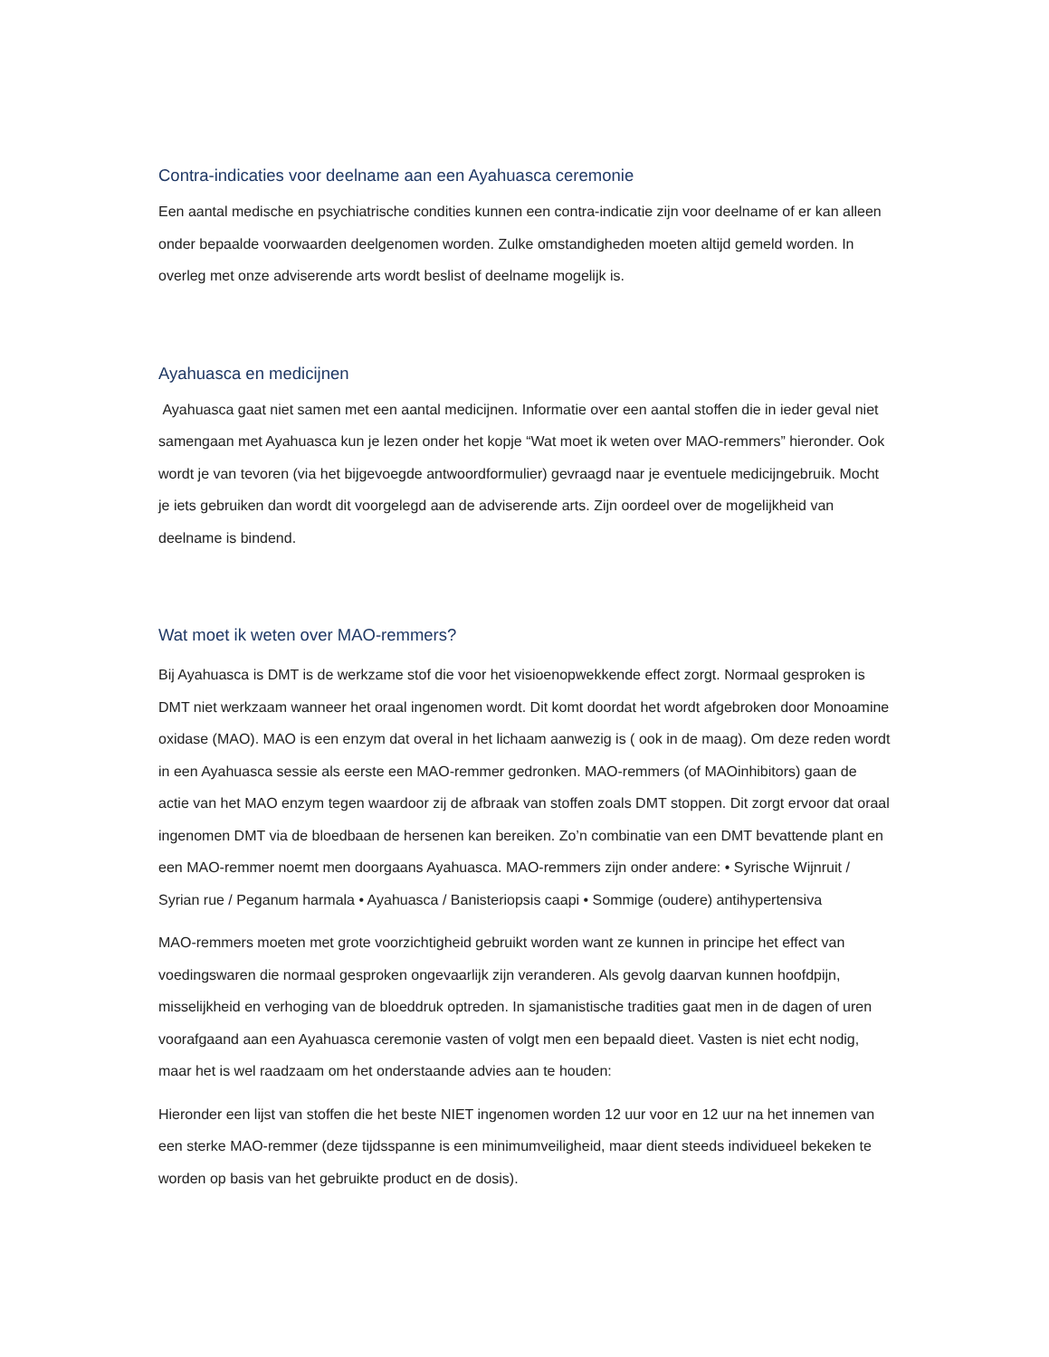Contra-indicaties voor deelname aan een Ayahuasca ceremonie
Een aantal medische en psychiatrische condities kunnen een contra-indicatie zijn voor deelname of er kan alleen onder bepaalde voorwaarden deelgenomen worden. Zulke omstandigheden moeten altijd gemeld worden. In overleg met onze adviserende arts wordt beslist of deelname mogelijk is.
Ayahuasca en medicijnen
Ayahuasca gaat niet samen met een aantal medicijnen. Informatie over een aantal stoffen die in ieder geval niet samengaan met Ayahuasca kun je lezen onder het kopje “Wat moet ik weten over MAO-remmers” hieronder. Ook wordt je van tevoren (via het bijgevoegde antwoordformulier) gevraagd naar je eventuele medicijngebruik. Mocht je iets gebruiken dan wordt dit voorgelegd aan de adviserende arts. Zijn oordeel over de mogelijkheid van deelname is bindend.
Wat moet ik weten over MAO-remmers?
Bij Ayahuasca is DMT is de werkzame stof die voor het visioenopwekkende effect zorgt. Normaal gesproken is DMT niet werkzaam wanneer het oraal ingenomen wordt. Dit komt doordat het wordt afgebroken door Monoamine oxidase (MAO). MAO is een enzym dat overal in het lichaam aanwezig is ( ook in de maag). Om deze reden wordt in een Ayahuasca sessie als eerste een MAO-remmer gedronken. MAO-remmers (of MAOinhibitors) gaan de actie van het MAO enzym tegen waardoor zij de afbraak van stoffen zoals DMT stoppen. Dit zorgt ervoor dat oraal ingenomen DMT via de bloedbaan de hersenen kan bereiken. Zo’n combinatie van een DMT bevattende plant en een MAO-remmer noemt men doorgaans Ayahuasca. MAO-remmers zijn onder andere: • Syrische Wijnruit / Syrian rue / Peganum harmala • Ayahuasca / Banisteriopsis caapi • Sommige (oudere) antihypertensiva
MAO-remmers moeten met grote voorzichtigheid gebruikt worden want ze kunnen in principe het effect van voedingswaren die normaal gesproken ongevaarlijk zijn veranderen. Als gevolg daarvan kunnen hoofdpijn, misselijkheid en verhoging van de bloeddruk optreden. In sjamanistische tradities gaat men in de dagen of uren voorafgaand aan een Ayahuasca ceremonie vasten of volgt men een bepaald dieet. Vasten is niet echt nodig, maar het is wel raadzaam om het onderstaande advies aan te houden:
Hieronder een lijst van stoffen die het beste NIET ingenomen worden 12 uur voor en 12 uur na het innemen van een sterke MAO-remmer (deze tijdsspanne is een minimumveiligheid, maar dient steeds individueel bekeken te worden op basis van het gebruikte product en de dosis).